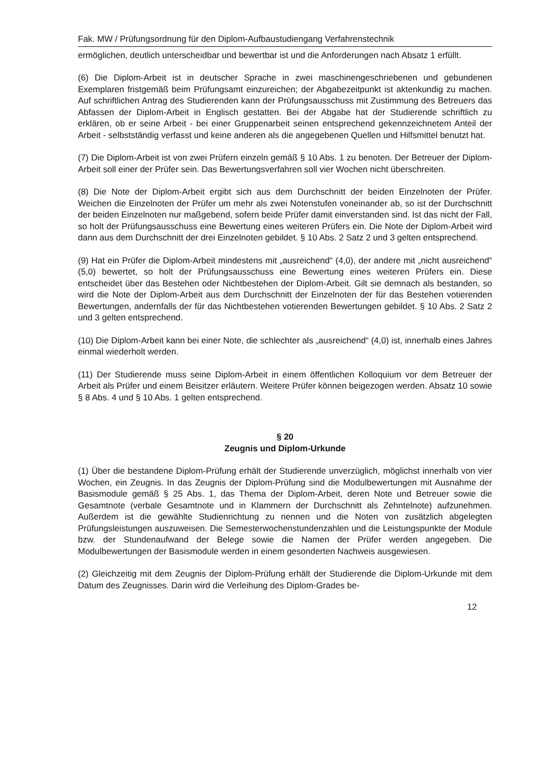Fak. MW / Prüfungsordnung für den Diplom-Aufbaustudiengang Verfahrenstechnik
ermöglichen, deutlich unterscheidbar und bewertbar ist und die Anforderungen nach Absatz 1 erfüllt.
(6) Die Diplom-Arbeit ist in deutscher Sprache in zwei maschinengeschriebenen und gebundenen Exemplaren fristgemäß beim Prüfungsamt einzureichen; der Abgabezeitpunkt ist aktenkundig zu machen. Auf schriftlichen Antrag des Studierenden kann der Prüfungsausschuss mit Zustimmung des Betreuers das Abfassen der Diplom-Arbeit in Englisch gestatten. Bei der Abgabe hat der Studierende schriftlich zu erklären, ob er seine Arbeit - bei einer Gruppenarbeit seinen entsprechend gekennzeichnetem Anteil der Arbeit - selbstständig verfasst und keine anderen als die angegebenen Quellen und Hilfsmittel benutzt hat.
(7) Die Diplom-Arbeit ist von zwei Prüfern einzeln gemäß § 10 Abs. 1 zu benoten. Der Betreuer der Diplom-Arbeit soll einer der Prüfer sein. Das Bewertungsverfahren soll vier Wochen nicht überschreiten.
(8) Die Note der Diplom-Arbeit ergibt sich aus dem Durchschnitt der beiden Einzelnoten der Prüfer. Weichen die Einzelnoten der Prüfer um mehr als zwei Notenstufen voneinander ab, so ist der Durchschnitt der beiden Einzelnoten nur maßgebend, sofern beide Prüfer damit einverstanden sind. Ist das nicht der Fall, so holt der Prüfungsausschuss eine Bewertung eines weiteren Prüfers ein. Die Note der Diplom-Arbeit wird dann aus dem Durchschnitt der drei Einzelnoten gebildet. § 10 Abs. 2 Satz 2 und 3 gelten entsprechend.
(9) Hat ein Prüfer die Diplom-Arbeit mindestens mit „ausreichend“ (4,0), der andere mit „nicht ausreichend“ (5,0) bewertet, so holt der Prüfungsausschuss eine Bewertung eines weiteren Prüfers ein. Diese entscheidet über das Bestehen oder Nichtbestehen der Diplom-Arbeit. Gilt sie demnach als bestanden, so wird die Note der Diplom-Arbeit aus dem Durchschnitt der Einzelnoten der für das Bestehen votierenden Bewertungen, andernfalls der für das Nichtbestehen votierenden Bewertungen gebildet. § 10 Abs. 2 Satz 2 und 3 gelten entsprechend.
(10) Die Diplom-Arbeit kann bei einer Note, die schlechter als „ausreichend“ (4,0) ist, innerhalb eines Jahres einmal wiederholt werden.
(11) Der Studierende muss seine Diplom-Arbeit in einem öffentlichen Kolloquium vor dem Betreuer der Arbeit als Prüfer und einem Beisitzer erläutern. Weitere Prüfer können beigezogen werden. Absatz 10 sowie § 8 Abs. 4 und § 10 Abs. 1 gelten entsprechend.
§ 20
Zeugnis und Diplom-Urkunde
(1) Über die bestandene Diplom-Prüfung erhält der Studierende unverzüglich, möglichst innerhalb von vier Wochen, ein Zeugnis. In das Zeugnis der Diplom-Prüfung sind die Modulbewertungen mit Ausnahme der Basismodule gemäß § 25 Abs. 1, das Thema der Diplom-Arbeit, deren Note und Betreuer sowie die Gesamtnote (verbale Gesamtnote und in Klammern der Durchschnitt als Zehntelnote) aufzunehmen. Außerdem ist die gewählte Studienrichtung zu nennen und die Noten von zusätzlich abgelegten Prüfungsleistungen auszuweisen. Die Semesterwochenstundenzahlen und die Leistungspunkte der Module bzw. der Stundenaufwand der Belege sowie die Namen der Prüfer werden angegeben. Die Modulbewertungen der Basismodule werden in einem gesonderten Nachweis ausgewiesen.
(2) Gleichzeitig mit dem Zeugnis der Diplom-Prüfung erhält der Studierende die Diplom-Urkunde mit dem Datum des Zeugnisses. Darin wird die Verleihung des Diplom-Grades be-
12